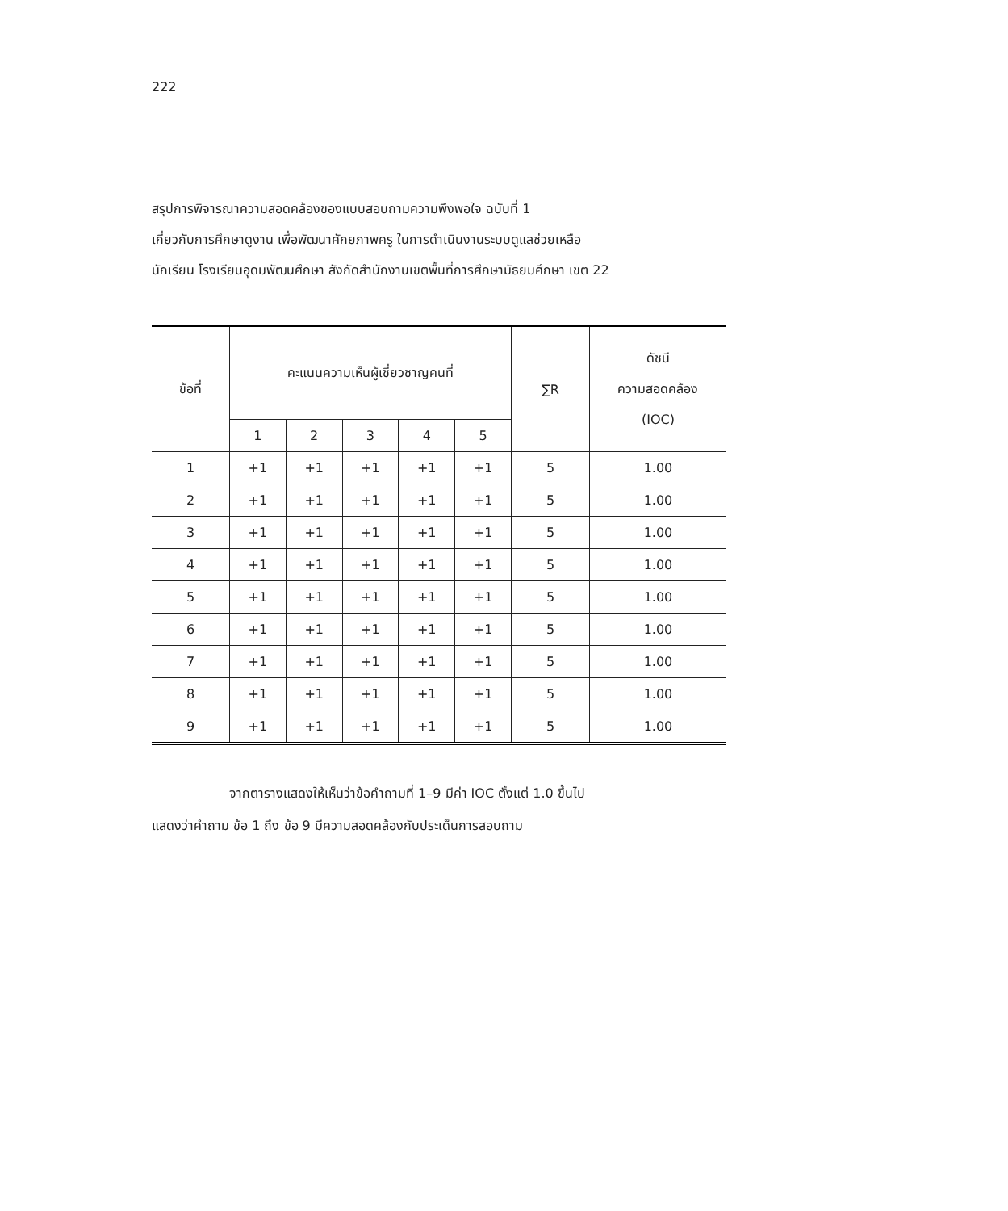222
สรุปการพิจารณาความสอดคล้องของแบบสอบถามความพึงพอใจ ฉบับที่ 1
เกี่ยวกับการศึกษาดูงาน เพื่อพัฒนาศักยภาพครู ในการดำเนินงานระบบดูแลช่วยเหลือ
นักเรียน โรงเรียนอุดมพัฒนศึกษา สังกัดสำนักงานเขตพื้นที่การศึกษามัธยมศึกษา เขต 22
| ข้อที่ | คะแนนความเห็นผู้เชี่ยวชาญคนที่ | | | | | ∑R | ดัชนี ความสอดคล้อง (IOC) |
| --- | --- | --- | --- | --- | --- | --- | --- |
| | 1 | 2 | 3 | 4 | 5 | | |
| 1 | +1 | +1 | +1 | +1 | +1 | 5 | 1.00 |
| 2 | +1 | +1 | +1 | +1 | +1 | 5 | 1.00 |
| 3 | +1 | +1 | +1 | +1 | +1 | 5 | 1.00 |
| 4 | +1 | +1 | +1 | +1 | +1 | 5 | 1.00 |
| 5 | +1 | +1 | +1 | +1 | +1 | 5 | 1.00 |
| 6 | +1 | +1 | +1 | +1 | +1 | 5 | 1.00 |
| 7 | +1 | +1 | +1 | +1 | +1 | 5 | 1.00 |
| 8 | +1 | +1 | +1 | +1 | +1 | 5 | 1.00 |
| 9 | +1 | +1 | +1 | +1 | +1 | 5 | 1.00 |
จากตารางแสดงให้เห็นว่าข้อคำถามที่ 1–9 มีค่า IOC ตั้งแต่ 1.0 ขึ้นไป
แสดงว่าคำถาม ข้อ 1 ถึง ข้อ 9 มีความสอดคล้องกับประเด็นการสอบถาม